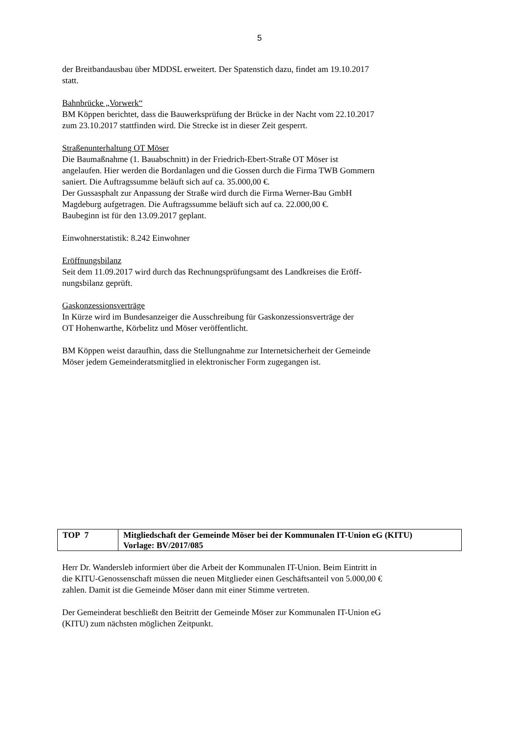5
der Breitbandausbau über MDDSL erweitert. Der Spatenstich dazu, findet am 19.10.2017
statt.
Bahnbrücke „Vorwerk“
BM Köppen berichtet, dass die Bauwerksprüfung der Brücke in der Nacht vom 22.10.2017
zum 23.10.2017 stattfinden wird. Die Strecke ist in dieser Zeit gesperrt.
Straßenunterhaltung OT Möser
Die Baumaßnahme (1. Bauabschnitt) in der Friedrich-Ebert-Straße OT Möser ist
angelaufen. Hier werden die Bordanlagen und die Gossen durch die Firma TWB Gommern
saniert. Die Auftragssumme beläuft sich auf ca. 35.000,00 €.
Der Gussasphalt zur Anpassung der Straße wird durch die Firma Werner-Bau GmbH
Magdeburg aufgetragen. Die Auftragssumme beläuft sich auf ca. 22.000,00 €.
Baubeginn ist für den 13.09.2017 geplant.
Einwohnerstatistik: 8.242 Einwohner
Eröffnungsbilanz
Seit dem 11.09.2017 wird durch das Rechnungsprüfungsamt des Landkreises die Eröff-
nungsbilanz geprüft.
Gaskonzessionsverträge
In Kürze wird im Bundesanzeiger die Ausschreibung für Gaskonzessionsverträge der
OT Hohenwarthe, Körbelitz und Möser veröffentlicht.
BM Köppen weist daraufhin, dass die Stellungnahme zur Internetsicherheit der Gemeinde
Möser jedem Gemeinderatsmitglied in elektronischer Form zugegangen ist.
| TOP 7 | Mitgliedschaft der Gemeinde Möser bei der Kommunalen IT-Union eG (KITU) Vorlage: BV/2017/085 |
Herr Dr. Wandersleb informiert über die Arbeit der Kommunalen IT-Union. Beim Eintritt in
die KITU-Genossenschaft müssen die neuen Mitglieder einen Geschäftsanteil von 5.000,00 €
zahlen. Damit ist die Gemeinde Möser dann mit einer Stimme vertreten.
Der Gemeinderat beschließt den Beitritt der Gemeinde Möser zur Kommunalen IT-Union eG
(KITU) zum nächsten möglichen Zeitpunkt.